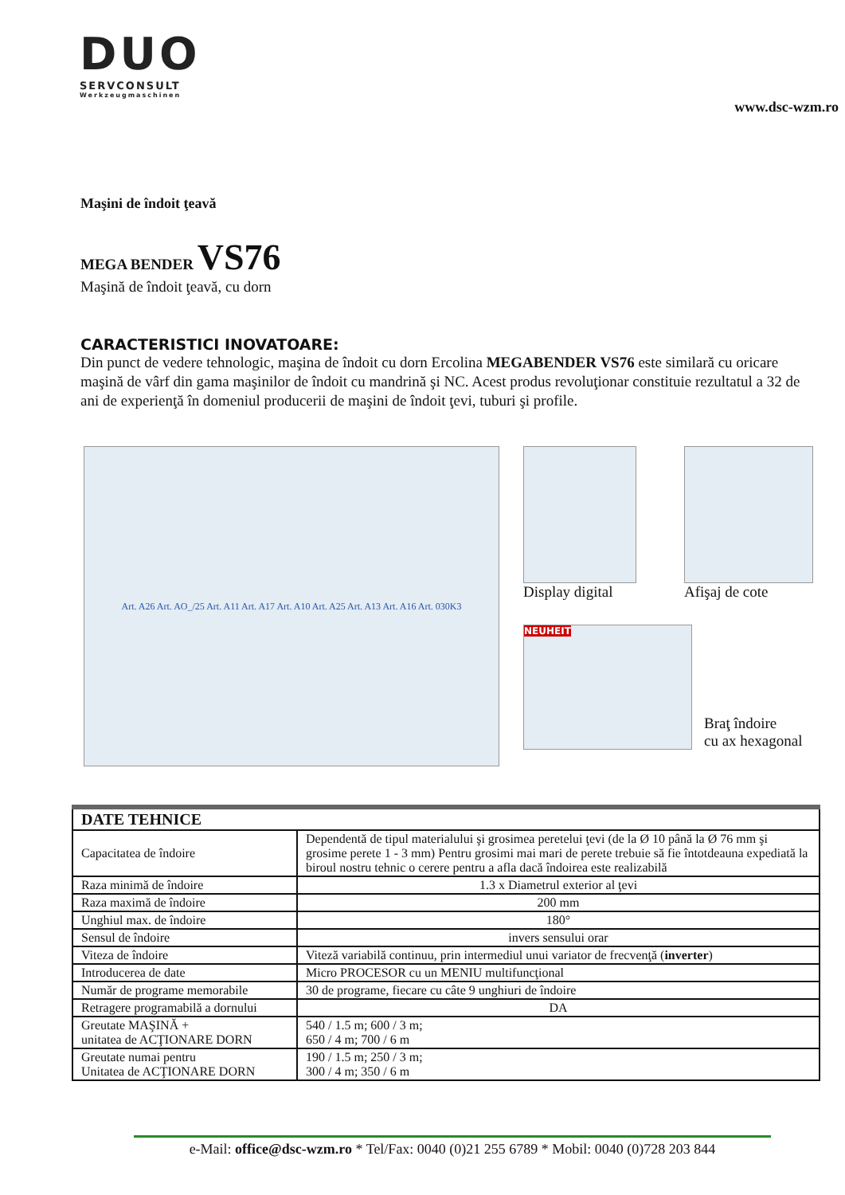DUO
SERVCONSULT
Werkzeugmaschinen
www.dsc-wzm.ro
Maşini de îndoit ţeavă
MEGA BENDER VS76
Maşină de îndoit ţeavă, cu dorn
CARACTERISTICI INOVATOARE:
Din punct de vedere tehnologic, maşina de îndoit cu dorn Ercolina MEGABENDER VS76 este similară cu oricare maşină de vârf din gama maşinilor de îndoit cu mandrină şi NC. Acest produs revoluţionar constituie rezultatul a 32 de ani de experienţă în domeniul producerii de maşini de îndoit ţevi, tuburi şi profile.
Art. A26 Art. AO_/25 Art. A11 Art. A17 Art. A10 Art. A25 Art. A13 Art. A16 Art. 030K3
Display digital Afişaj de cote
NEUHEIT
Braţ îndoire
cu ax hexagonal
| DATE TEHNICE | |
| --- | --- |
| Capacitatea de îndoire | Dependentă de tipul materialului şi grosimea peretelui ţevi (de la Ø 10 până la Ø 76 mm şi grosime perete 1 - 3 mm) Pentru grosimi mai mari de perete trebuie să fie întotdeauna expediată la biroul nostru tehnic o cerere pentru a afla dacă îndoirea este realizabilă |
| Raza minimă de îndoire | 1.3 x Diametrul exterior al ţevi |
| Raza maximă de îndoire | 200 mm |
| Unghiul max. de îndoire | 180° |
| Sensul de îndoire | invers sensului orar |
| Viteza de îndoire | Viteză variabilă continuu, prin intermediul unui variator de frecvenţă ( inverter ) |
| Introducerea de date | Micro PROCESOR cu un MENIU multifuncţional |
| Număr de programe memorabile | 30 de programe, fiecare cu câte 9 unghiuri de îndoire |
| Retragere programabilă a dornului | DA |
| Greutate MAŞINĂ + unitatea de ACŢIONARE DORN | 540 / 1.5 m; 600 / 3 m; 650 / 4 m; 700 / 6 m |
| Greutate numai pentru Unitatea de ACŢIONARE DORN | 190 / 1.5 m; 250 / 3 m; 300 / 4 m; 350 / 6 m |
e-Mail: office@dsc-wzm.ro * Tel/Fax: 0040 (0)21 255 6789 * Mobil: 0040 (0)728 203 844